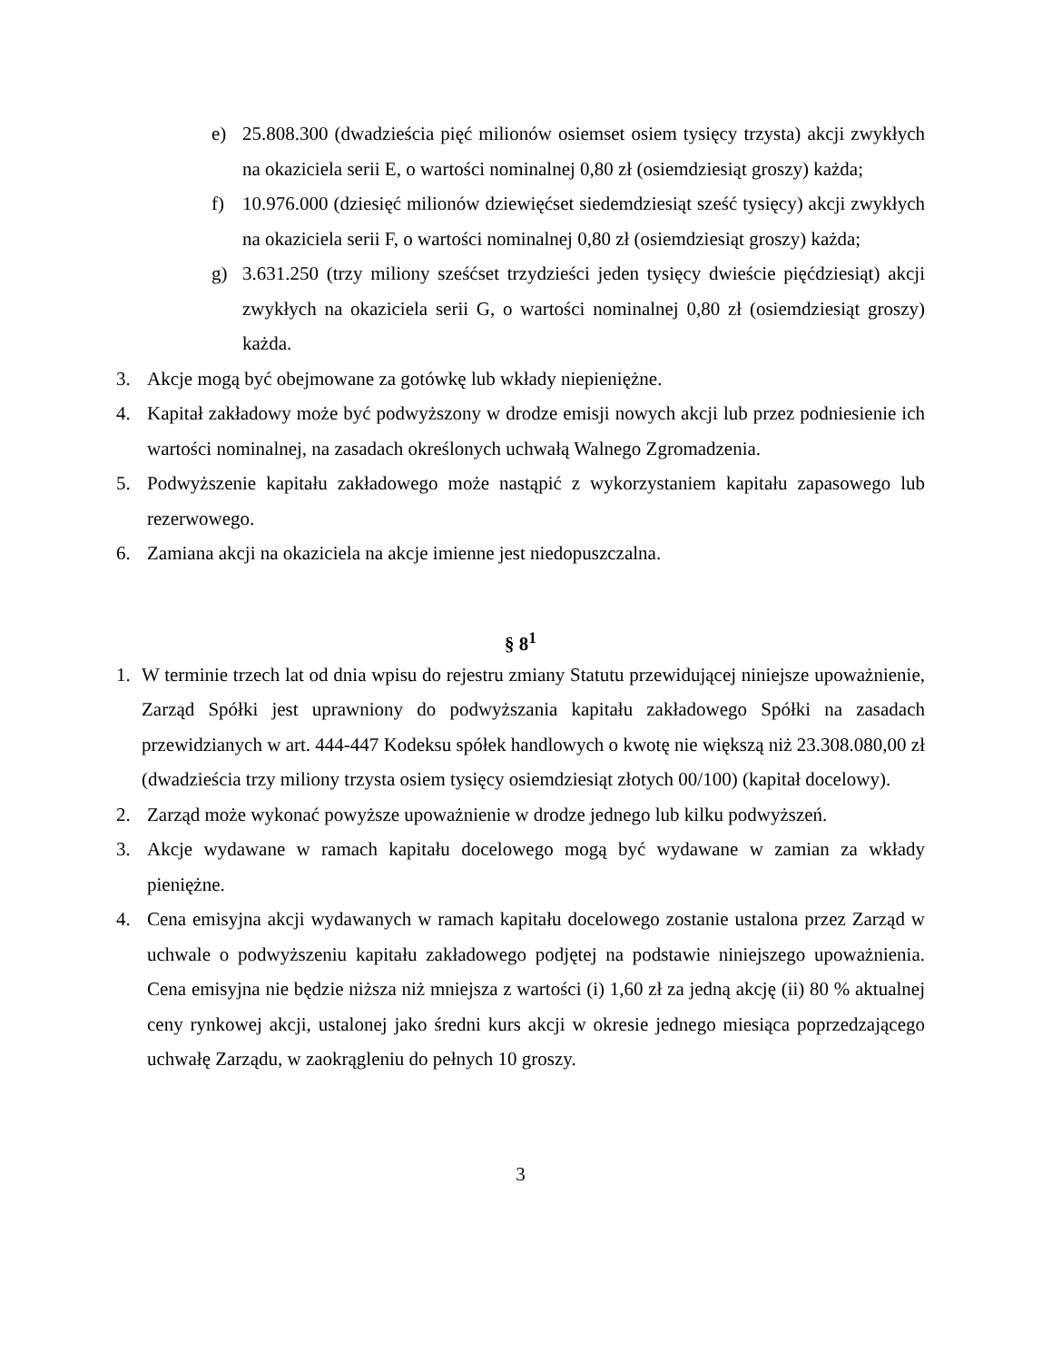e) 25.808.300 (dwadzieścia pięć milionów osiemset osiem tysięcy trzysta) akcji zwykłych na okaziciela serii E, o wartości nominalnej 0,80 zł (osiemdziesiąt groszy) każda;
f) 10.976.000 (dziesięć milionów dziewięćset siedemdziesiąt sześć tysięcy) akcji zwykłych na okaziciela serii F, o wartości nominalnej 0,80 zł (osiemdziesiąt groszy) każda;
g) 3.631.250 (trzy miliony sześćset trzydzieści jeden tysięcy dwieście pięćdziesiąt) akcji zwykłych na okaziciela serii G, o wartości nominalnej 0,80 zł (osiemdziesiąt groszy) każda.
3. Akcje mogą być obejmowane za gotówkę lub wkłady niepieniężne.
4. Kapitał zakładowy może być podwyższony w drodze emisji nowych akcji lub przez podniesienie ich wartości nominalnej, na zasadach określonych uchwałą Walnego Zgromadzenia.
5. Podwyższenie kapitału zakładowego może nastąpić z wykorzystaniem kapitału zapasowego lub rezerwowego.
6. Zamiana akcji na okaziciela na akcje imienne jest niedopuszczalna.
§ 8<sup>1</sup>
1. W terminie trzech lat od dnia wpisu do rejestru zmiany Statutu przewidującej niniejsze upoważnienie, Zarząd Spółki jest uprawniony do podwyższania kapitału zakładowego Spółki na zasadach przewidzianych w art. 444-447 Kodeksu spółek handlowych o kwotę nie większą niż 23.308.080,00 zł (dwadzieścia trzy miliony trzysta osiem tysięcy osiemdziesiąt złotych 00/100) (kapitał docelowy).
2. Zarząd może wykonać powyższe upoważnienie w drodze jednego lub kilku podwyższeń.
3. Akcje wydawane w ramach kapitału docelowego mogą być wydawane w zamian za wkłady pieniężne.
4. Cena emisyjna akcji wydawanych w ramach kapitału docelowego zostanie ustalona przez Zarząd w uchwale o podwyższeniu kapitału zakładowego podjętej na podstawie niniejszego upoważnienia. Cena emisyjna nie będzie niższa niż mniejsza z wartości (i) 1,60 zł za jedną akcję (ii) 80 % aktualnej ceny rynkowej akcji, ustalonej jako średni kurs akcji w okresie jednego miesiąca poprzedzającego uchwałę Zarządu, w zaokrągleniu do pełnych 10 groszy.
3